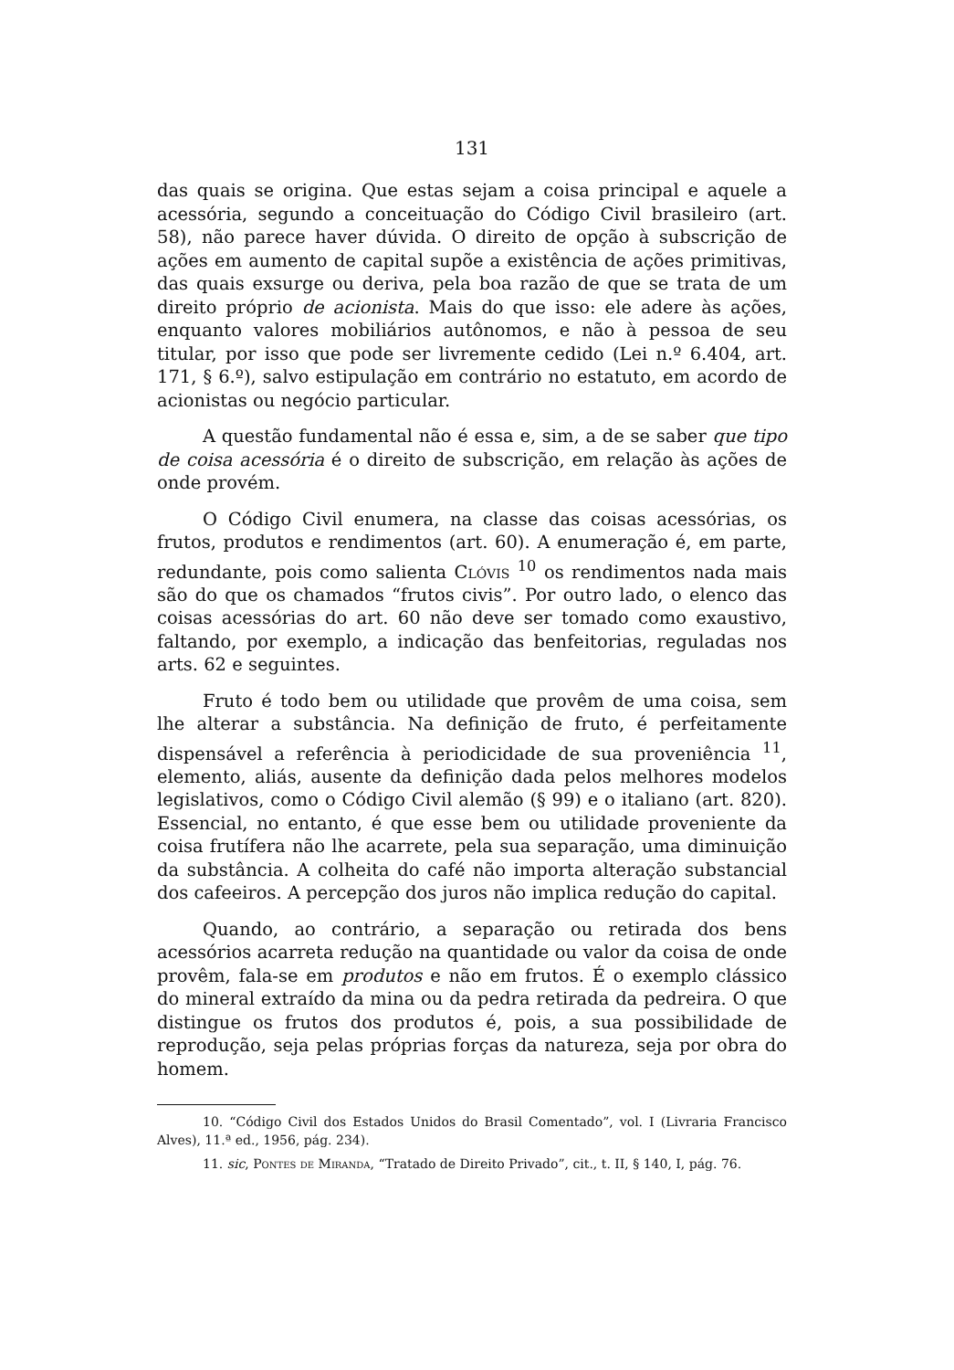131
das quais se origina. Que estas sejam a coisa principal e aquele a acessória, segundo a conceituação do Código Civil brasileiro (art. 58), não parece haver dúvida. O direito de opção à subscrição de ações em aumento de capital supõe a existência de ações primitivas, das quais exsurge ou deriva, pela boa razão de que se trata de um direito próprio de acionista. Mais do que isso: ele adere às ações, enquanto valores mobiliários autônomos, e não à pessoa de seu titular, por isso que pode ser livremente cedido (Lei n.º 6.404, art. 171, § 6.º), salvo estipulação em contrário no estatuto, em acordo de acionistas ou negócio particular.
A questão fundamental não é essa e, sim, a de se saber que tipo de coisa acessória é o direito de subscrição, em relação às ações de onde provém.
O Código Civil enumera, na classe das coisas acessórias, os frutos, produtos e rendimentos (art. 60). A enumeração é, em parte, redundante, pois como salienta Clóvis <sup>10</sup> os rendimentos nada mais são do que os chamados “frutos civis”. Por outro lado, o elenco das coisas acessórias do art. 60 não deve ser tomado como exaustivo, faltando, por exemplo, a indicação das benfeitorias, reguladas nos arts. 62 e seguintes.
Fruto é todo bem ou utilidade que provêm de uma coisa, sem lhe alterar a substância. Na definição de fruto, é perfeitamente dispensável a referência à periodicidade de sua proveniência <sup>11</sup>, elemento, aliás, ausente da definição dada pelos melhores modelos legislativos, como o Código Civil alemão (§ 99) e o italiano (art. 820). Essencial, no entanto, é que esse bem ou utilidade proveniente da coisa frutífera não lhe acarrete, pela sua separação, uma diminuição da substância. A colheita do café não importa alteração substancial dos cafeeiros. A percepção dos juros não implica redução do capital.
Quando, ao contrário, a separação ou retirada dos bens acessórios acarreta redução na quantidade ou valor da coisa de onde provêm, fala-se em produtos e não em frutos. É o exemplo clássico do mineral extraído da mina ou da pedra retirada da pedreira. O que distingue os frutos dos produtos é, pois, a sua possibilidade de reprodução, seja pelas próprias forças da natureza, seja por obra do homem.
10. “Código Civil dos Estados Unidos do Brasil Comentado”, vol. I (Livraria Francisco Alves), 11.ª ed., 1956, pág. 234).
11. sic, Pontes de Miranda, “Tratado de Direito Privado”, cit., t. II, § 140, I, pág. 76.